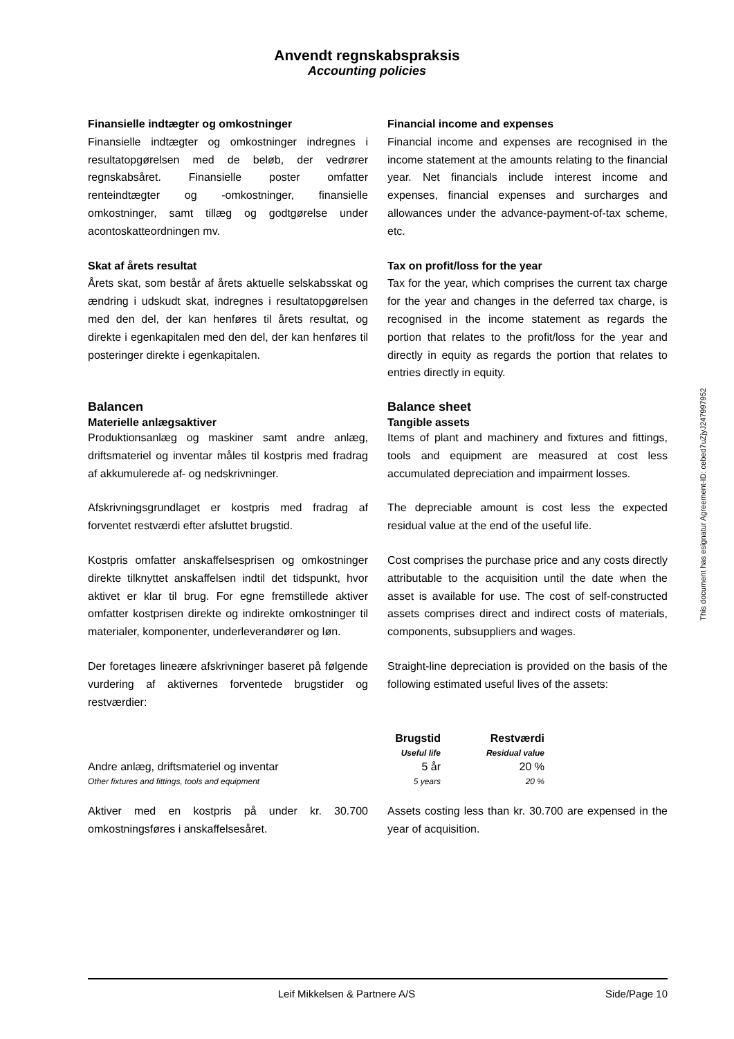Anvendt regnskabspraksis
Accounting policies
Finansielle indtægter og omkostninger
Finansielle indtægter og omkostninger indregnes i resultatopgørelsen med de beløb, der vedrører regnskabsåret. Finansielle poster omfatter renteindtægter og -omkostninger, finansielle omkostninger, samt tillæg og godtgørelse under acontoskatteordningen mv.
Financial income and expenses
Financial income and expenses are recognised in the income statement at the amounts relating to the financial year. Net financials include interest income and expenses, financial expenses and surcharges and allowances under the advance-payment-of-tax scheme, etc.
Skat af årets resultat
Årets skat, som består af årets aktuelle selskabsskat og ændring i udskudt skat, indregnes i resultatopgørelsen med den del, der kan henføres til årets resultat, og direkte i egenkapitalen med den del, der kan henføres til posteringer direkte i egenkapitalen.
Tax on profit/loss for the year
Tax for the year, which comprises the current tax charge for the year and changes in the deferred tax charge, is recognised in the income statement as regards the portion that relates to the profit/loss for the year and directly in equity as regards the portion that relates to entries directly in equity.
Balancen
Materielle anlægsaktiver
Produktionsanlæg og maskiner samt andre anlæg, driftsmateriel og inventar måles til kostpris med fradrag af akkumulerede af- og nedskrivninger.
Balance sheet
Tangible assets
Items of plant and machinery and fixtures and fittings, tools and equipment are measured at cost less accumulated depreciation and impairment losses.
Afskrivningsgrundlaget er kostpris med fradrag af forventet restværdi efter afsluttet brugstid.
The depreciable amount is cost less the expected residual value at the end of the useful life.
Kostpris omfatter anskaffelsesprisen og omkostninger direkte tilknyttet anskaffelsen indtil det tidspunkt, hvor aktivet er klar til brug. For egne fremstillede aktiver omfatter kostprisen direkte og indirekte omkostninger til materialer, komponenter, underleverandører og løn.
Cost comprises the purchase price and any costs directly attributable to the acquisition until the date when the asset is available for use. The cost of self-constructed assets comprises direct and indirect costs of materials, components, subsuppliers and wages.
Der foretages lineære afskrivninger baseret på følgende vurdering af aktivernes forventede brugstider og restværdier:
Straight-line depreciation is provided on the basis of the following estimated useful lives of the assets:
| | Brugstid Useful life | Restværdi Residual value |
| --- | --- | --- |
| Andre anlæg, driftsmateriel og inventar Other fixtures and fittings, tools and equipment | 5 år 5 years | 20 % 20 % |
Aktiver med en kostpris på under kr. 30.700 omkostningsføres i anskaffelsesåret.
Assets costing less than kr. 30.700 are expensed in the year of acquisition.
This document has esignatur Agreement-ID: cebed7uZjyJ247997952
Leif Mikkelsen & Partnere A/S Side/Page 10